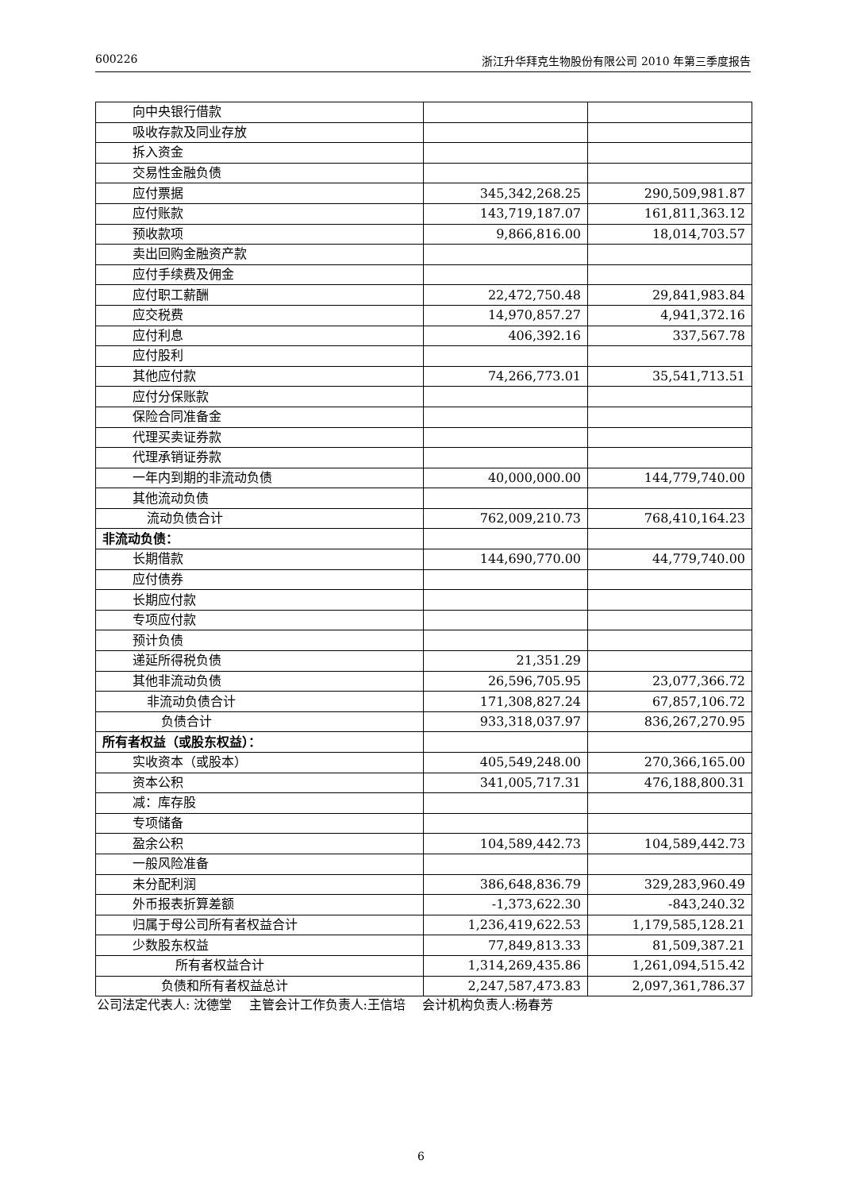600226 浙江升华拜克生物股份有限公司 2010 年第三季度报告
| 向中央银行借款 | | |
| 吸收存款及同业存放 | | |
| 拆入资金 | | |
| 交易性金融负债 | | |
| 应付票据 | 345,342,268.25 | 290,509,981.87 |
| 应付账款 | 143,719,187.07 | 161,811,363.12 |
| 预收款项 | 9,866,816.00 | 18,014,703.57 |
| 卖出回购金融资产款 | | |
| 应付手续费及佣金 | | |
| 应付职工薪酬 | 22,472,750.48 | 29,841,983.84 |
| 应交税费 | 14,970,857.27 | 4,941,372.16 |
| 应付利息 | 406,392.16 | 337,567.78 |
| 应付股利 | | |
| 其他应付款 | 74,266,773.01 | 35,541,713.51 |
| 应付分保账款 | | |
| 保险合同准备金 | | |
| 代理买卖证券款 | | |
| 代理承销证券款 | | |
| 一年内到期的非流动负债 | 40,000,000.00 | 144,779,740.00 |
| 其他流动负债 | | |
| 流动负债合计 | 762,009,210.73 | 768,410,164.23 |
| 非流动负债： | | |
| 长期借款 | 144,690,770.00 | 44,779,740.00 |
| 应付债券 | | |
| 长期应付款 | | |
| 专项应付款 | | |
| 预计负债 | | |
| 递延所得税负债 | 21,351.29 | |
| 其他非流动负债 | 26,596,705.95 | 23,077,366.72 |
| 非流动负债合计 | 171,308,827.24 | 67,857,106.72 |
| 负债合计 | 933,318,037.97 | 836,267,270.95 |
| 所有者权益（或股东权益）： | | |
| 实收资本（或股本） | 405,549,248.00 | 270,366,165.00 |
| 资本公积 | 341,005,717.31 | 476,188,800.31 |
| 减：库存股 | | |
| 专项储备 | | |
| 盈余公积 | 104,589,442.73 | 104,589,442.73 |
| 一般风险准备 | | |
| 未分配利润 | 386,648,836.79 | 329,283,960.49 |
| 外币报表折算差额 | -1,373,622.30 | -843,240.32 |
| 归属于母公司所有者权益合计 | 1,236,419,622.53 | 1,179,585,128.21 |
| 少数股东权益 | 77,849,813.33 | 81,509,387.21 |
| 所有者权益合计 | 1,314,269,435.86 | 1,261,094,515.42 |
| 负债和所有者权益总计 | 2,247,587,473.83 | 2,097,361,786.37 |
公司法定代表人: 沈德堂　 主管会计工作负责人:王信培　 会计机构负责人:杨春芳
6